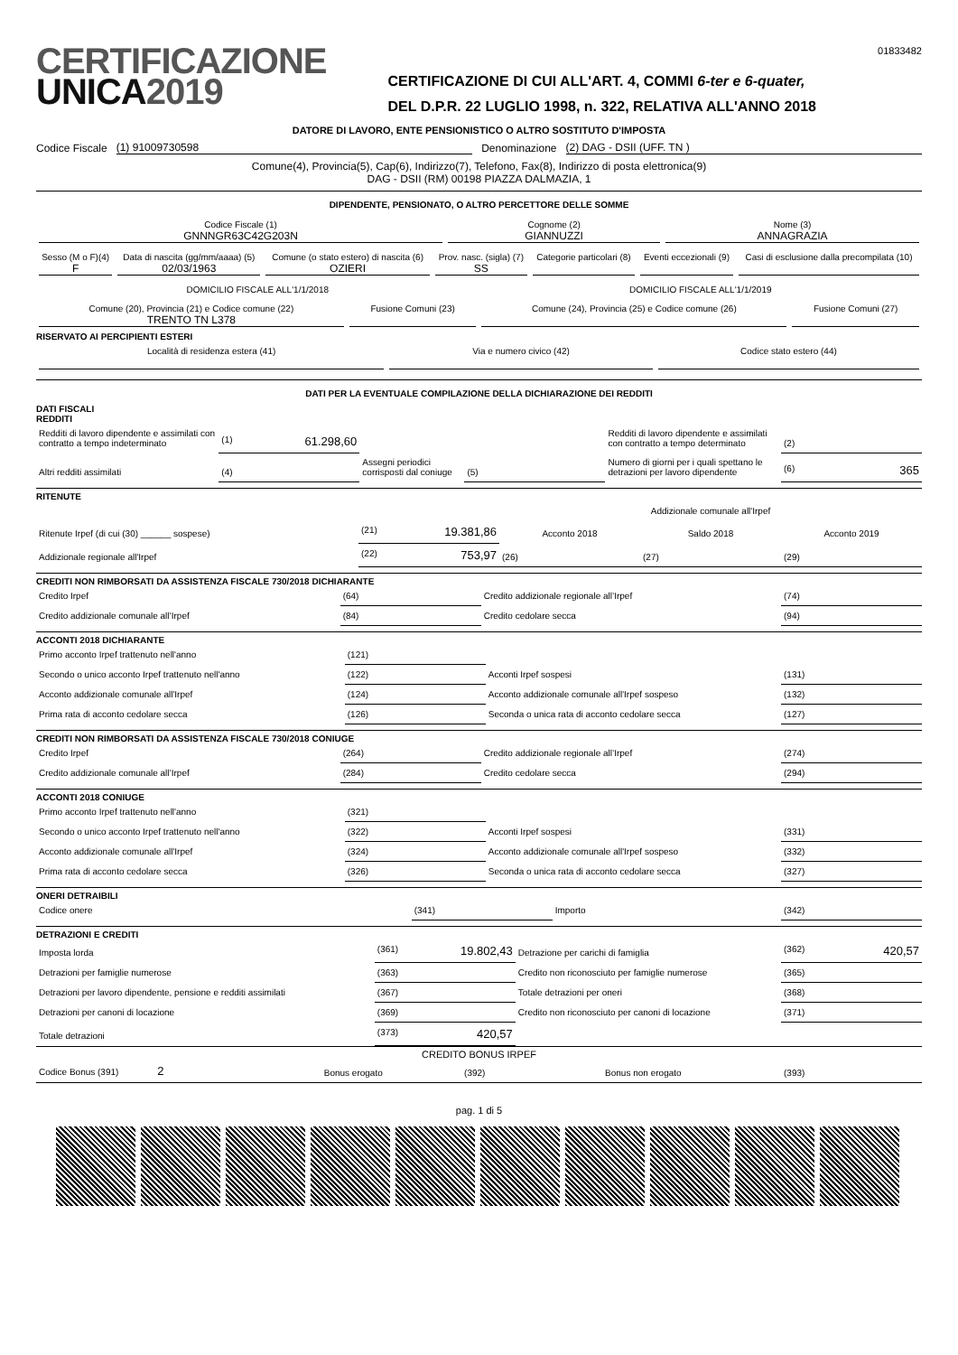CERTIFICAZIONE
UNICA2019
CERTIFICAZIONE DI CUI ALL'ART. 4, COMMI 6-ter e 6-quater,
DEL D.P.R. 22 LUGLIO 1998, n. 322, RELATIVA ALL'ANNO 2018
01833482
DATORE DI LAVORO, ENTE PENSIONISTICO O ALTRO SOSTITUTO D'IMPOSTA
Codice Fiscale (1) 91009730598 Denominazione (2) DAG - DSII (UFF. TN )
Comune(4), Provincia(5), Cap(6), Indirizzo(7), Telefono, Fax(8), Indirizzo di posta elettronica(9)
DAG - DSII (RM) 00198 PIAZZA DALMAZIA, 1
DIPENDENTE, PENSIONATO, O ALTRO PERCETTORE DELLE SOMME
| Codice Fiscale (1) GNNNGR63C42G203N | Cognome (2) GIANNUZZI | Nome (3) ANNAGRAZIA |
| Sesso (M o F)(4) F | Data di nascita (gg/mm/aaaa) (5) 02/03/1963 | Comune (o stato estero) di nascita (6) OZIERI | Prov. nasc. (sigla) (7) SS | Categorie particolari (8) | Eventi eccezionali (9) | Casi di esclusione dalla precompilata (10) |
| DOMICILIO FISCALE ALL'1/1/2018 | | DOMICILIO FISCALE ALL'1/1/2019 | |
| Comune (20), Provincia (21) e Codice comune (22) TRENTO TN L378 | Fusione Comuni (23) | Comune (24), Provincia (25) e Codice comune (26) | Fusione Comuni (27) |
RISERVATO AI PERCIPIENTI ESTERI
| Località di residenza estera (41) | Via e numero civico (42) | Codice stato estero (44) |
DATI PER LA EVENTUALE COMPILAZIONE DELLA DICHIARAZIONE DEI REDDITI
DATI FISCALI
REDDITI
| Redditi di lavoro dipendente e assimilati con contratto a tempo indeterminato | (1) 61.298,60 | | | Redditi di lavoro dipendente e assimilati con contratto a tempo determinato | (2) |
| Altri redditi assimilati | (4) | Assegni periodici corrisposti dal coniuge | (5) | Numero di giorni per i quali spettano le detrazioni per lavoro dipendente | (6) 365 |
RITENUTE
| | | Addizionale comunale all'Irpef | | |
| Ritenute Irpef (di cui (30) ______ sospese) | (21) 19.381,86 | Acconto 2018 | Saldo 2018 | Acconto 2019 |
| Addizionale regionale all'Irpef | (22) 753,97 | (26) | (27) | (29) |
CREDITI NON RIMBORSATI DA ASSISTENZA FISCALE 730/2018 DICHIARANTE
| Credito Irpef | (64) | Credito addizionale regionale all’Irpef | (74) |
| Credito addizionale comunale all’Irpef | (84) | Credito cedolare secca | (94) |
ACCONTI 2018 DICHIARANTE
| Primo acconto Irpef trattenuto nell'anno | (121) | | |
| Secondo o unico acconto Irpef trattenuto nell'anno | (122) | Acconti Irpef sospesi | (131) |
| Acconto addizionale comunale all'Irpef | (124) | Acconto addizionale comunale all'Irpef sospeso | (132) |
| Prima rata di acconto cedolare secca | (126) | Seconda o unica rata di acconto cedolare secca | (127) |
CREDITI NON RIMBORSATI DA ASSISTENZA FISCALE 730/2018 CONIUGE
| Credito Irpef | (264) | Credito addizionale regionale all’Irpef | (274) |
| Credito addizionale comunale all’Irpef | (284) | Credito cedolare secca | (294) |
ACCONTI 2018 CONIUGE
| Primo acconto Irpef trattenuto nell'anno | (321) | | |
| Secondo o unico acconto Irpef trattenuto nell'anno | (322) | Acconti Irpef sospesi | (331) |
| Acconto addizionale comunale all'Irpef | (324) | Acconto addizionale comunale all'Irpef sospeso | (332) |
| Prima rata di acconto cedolare secca | (326) | Seconda o unica rata di acconto cedolare secca | (327) |
ONERI DETRAIBILI
| Codice onere | (341) | Importo | (342) |
DETRAZIONI E CREDITI
| Imposta lorda | (361) 19.802,43 | Detrazione per carichi di famiglia | (362) 420,57 |
| Detrazioni per famiglie numerose | (363) | Credito non riconosciuto per famiglie numerose | (365) |
| Detrazioni per lavoro dipendente, pensione e redditi assimilati | (367) | Totale detrazioni per oneri | (368) |
| Detrazioni per canoni di locazione | (369) | Credito non riconosciuto per canoni di locazione | (371) |
| Totale detrazioni | (373) 420,57 | | |
CREDITO BONUS IRPEF
| Codice Bonus (391) 2 | Bonus erogato | (392) | Bonus non erogato | (393) |
pag. 1 di 5